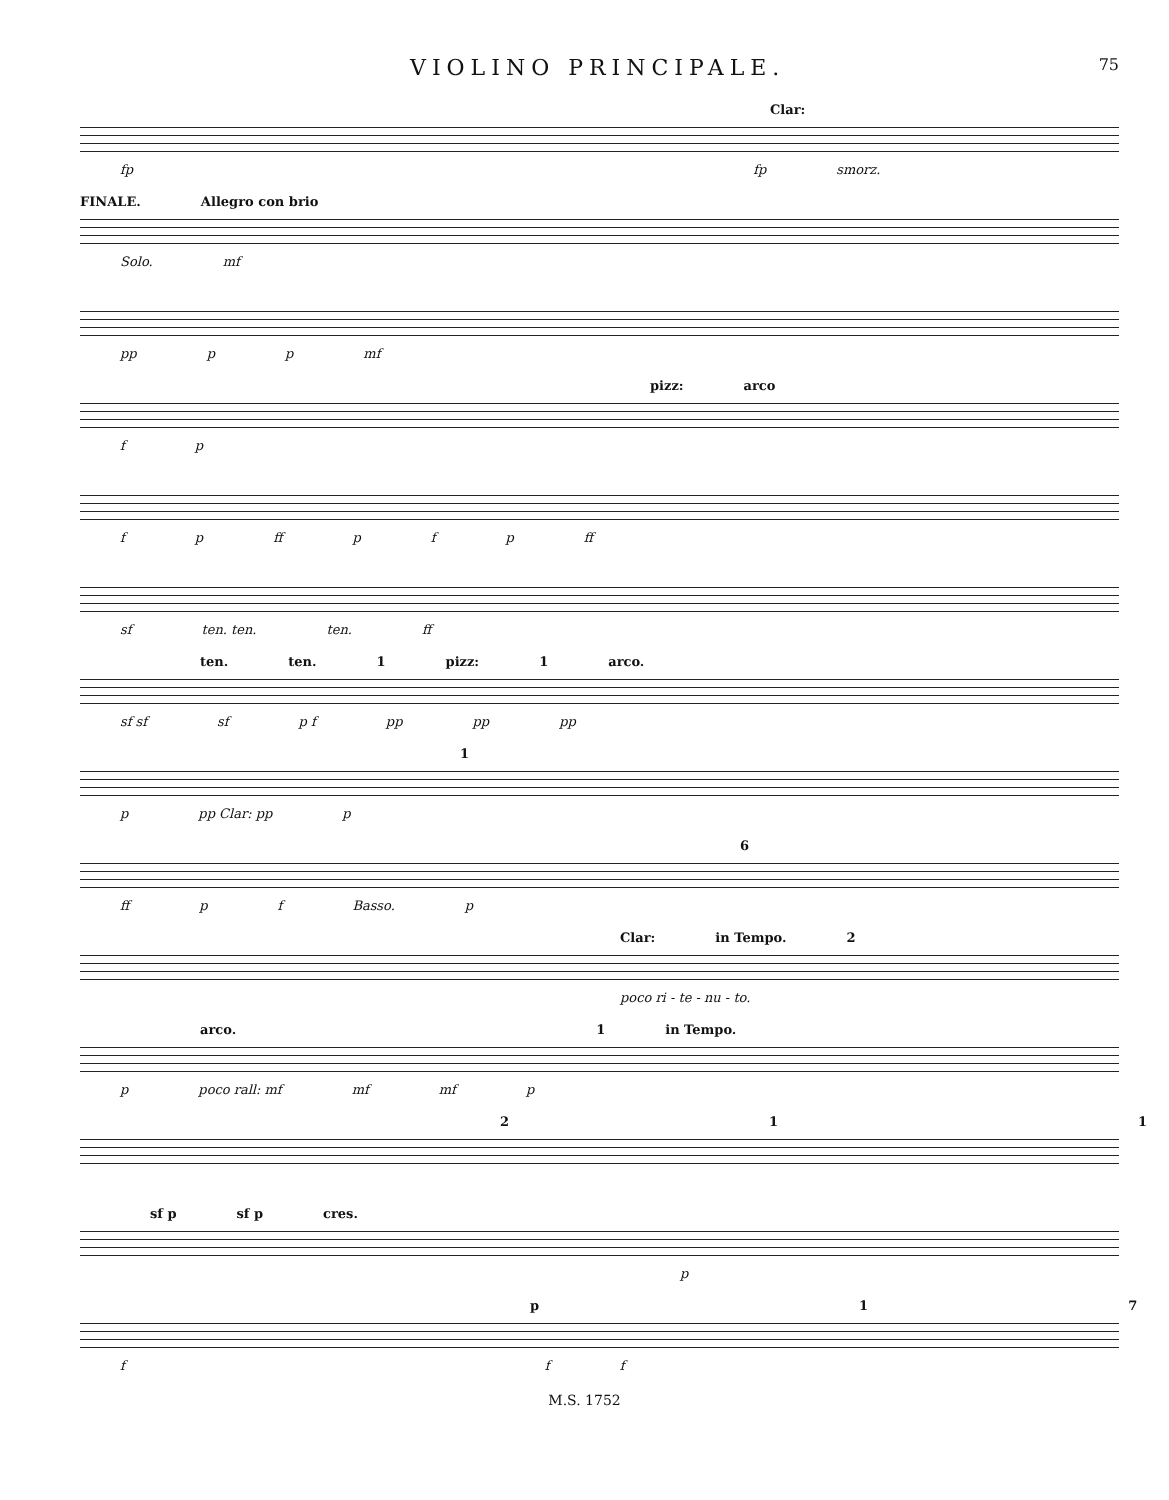VIOLINO PRINCIPALE. 75
Clar:
fp fp smorz.
FINALE. Allegro con brio
Solo. mf
pp p p mf
pizz: arco
f p
f p ff p f p ff
sf ten. ten. ten. ff
ten. ten. 1 pizz: 1 arco.
sf sf sf p f pp pp pp
1
p pp Clar: pp p
6
ff p f Basso. p
Clar: in Tempo. 2
poco ri - te - nu - to.
arco. 1 in Tempo.
p poco rall: mf mf mf p
2 1 1
sf p sf p cres.
p
p 1 7
f f f
M.S. 1752